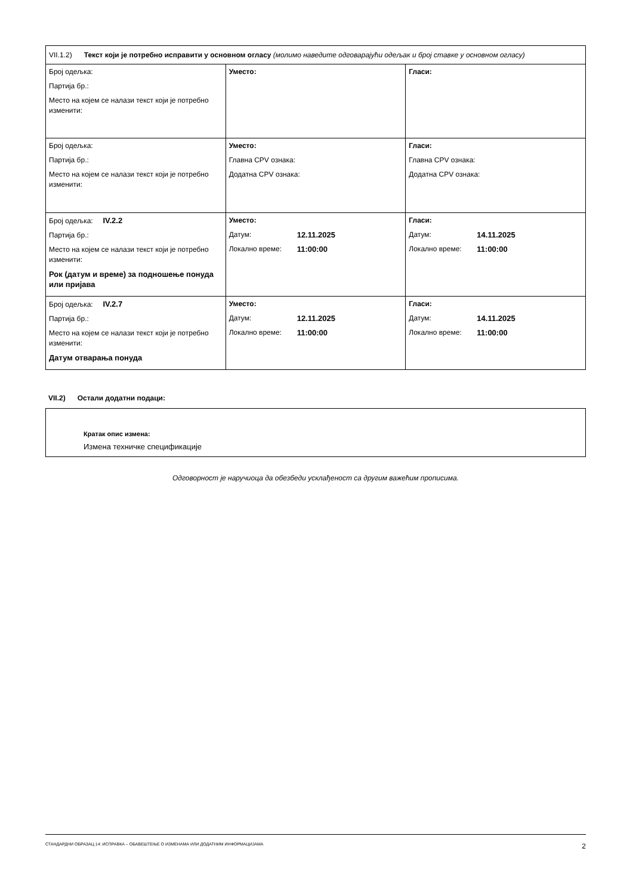| VII.1.2) Текст који је потребно исправити у основном огласу (молимо наведите одговарајући одељак и број ставке у основном огласу) | | |
| Број одељка: Партија бр.: Место на којем се налази текст који је потребно изменити: | Уместо: | Гласи: |
| Број одељка: Партија бр.: Место на којем се налази текст који је потребно изменити: | Уместо: Главна CPV ознака: Додатна CPV ознака: | Гласи: Главна CPV ознака: Додатна CPV ознака: |
| Број одељка: IV.2.2 Партија бр.: Место на којем се налази текст који је потребно изменити: Рок (датум и време) за подношење понуда или пријава | Уместо: Датум: 12.11.2025 Локално време: 11:00:00 | Гласи: Датум: 14.11.2025 Локално време: 11:00:00 |
| Број одељка: IV.2.7 Партија бр.: Место на којем се налази текст који је потребно изменити: Датум отварања понуда | Уместо: Датум: 12.11.2025 Локално време: 11:00:00 | Гласи: Датум: 14.11.2025 Локално време: 11:00:00 |
VII.2) Остали додатни подаци:
Кратак опис измена:
Измена техничке спецификације
Одговорност је наручиоца да обезбеди усклађеност са другим важећим прописима.
СТАНДАРДНИ ОБРАЗАЦ 14: ИСПРАВКА – ОБАВЕШТЕЊЕ О ИЗМЕНАМА ИЛИ ДОДАТНИМ ИНФОРМАЦИЈАМА 2